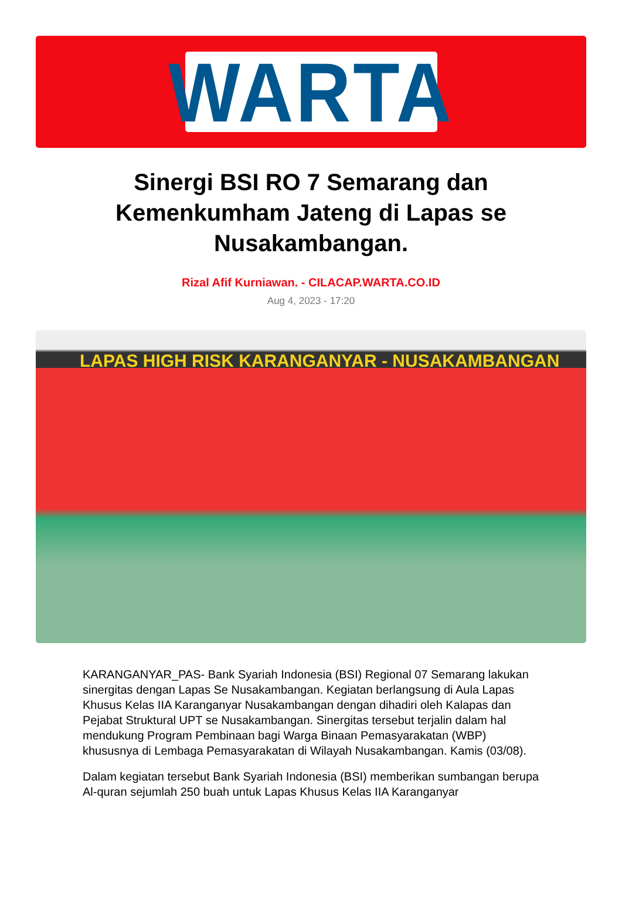WARTA
Sinergi BSI RO 7 Semarang dan Kemenkumham Jateng di Lapas se Nusakambangan.
Rizal Afif Kurniawan. - CILACAP.WARTA.CO.ID
Aug 4, 2023 - 17:20
LAPAS HIGH RISK KARANGANYAR - NUSAKAMBANGAN
KARANGANYAR_PAS- Bank Syariah Indonesia (BSI) Regional 07 Semarang lakukan sinergitas dengan Lapas Se Nusakambangan. Kegiatan berlangsung di Aula Lapas Khusus Kelas IIA Karanganyar Nusakambangan dengan dihadiri oleh Kalapas dan Pejabat Struktural UPT se Nusakambangan. Sinergitas tersebut terjalin dalam hal mendukung Program Pembinaan bagi Warga Binaan Pemasyarakatan (WBP) khususnya di Lembaga Pemasyarakatan di Wilayah Nusakambangan. Kamis (03/08).
Dalam kegiatan tersebut Bank Syariah Indonesia (BSI) memberikan sumbangan berupa Al-quran sejumlah 250 buah untuk Lapas Khusus Kelas IIA Karanganyar